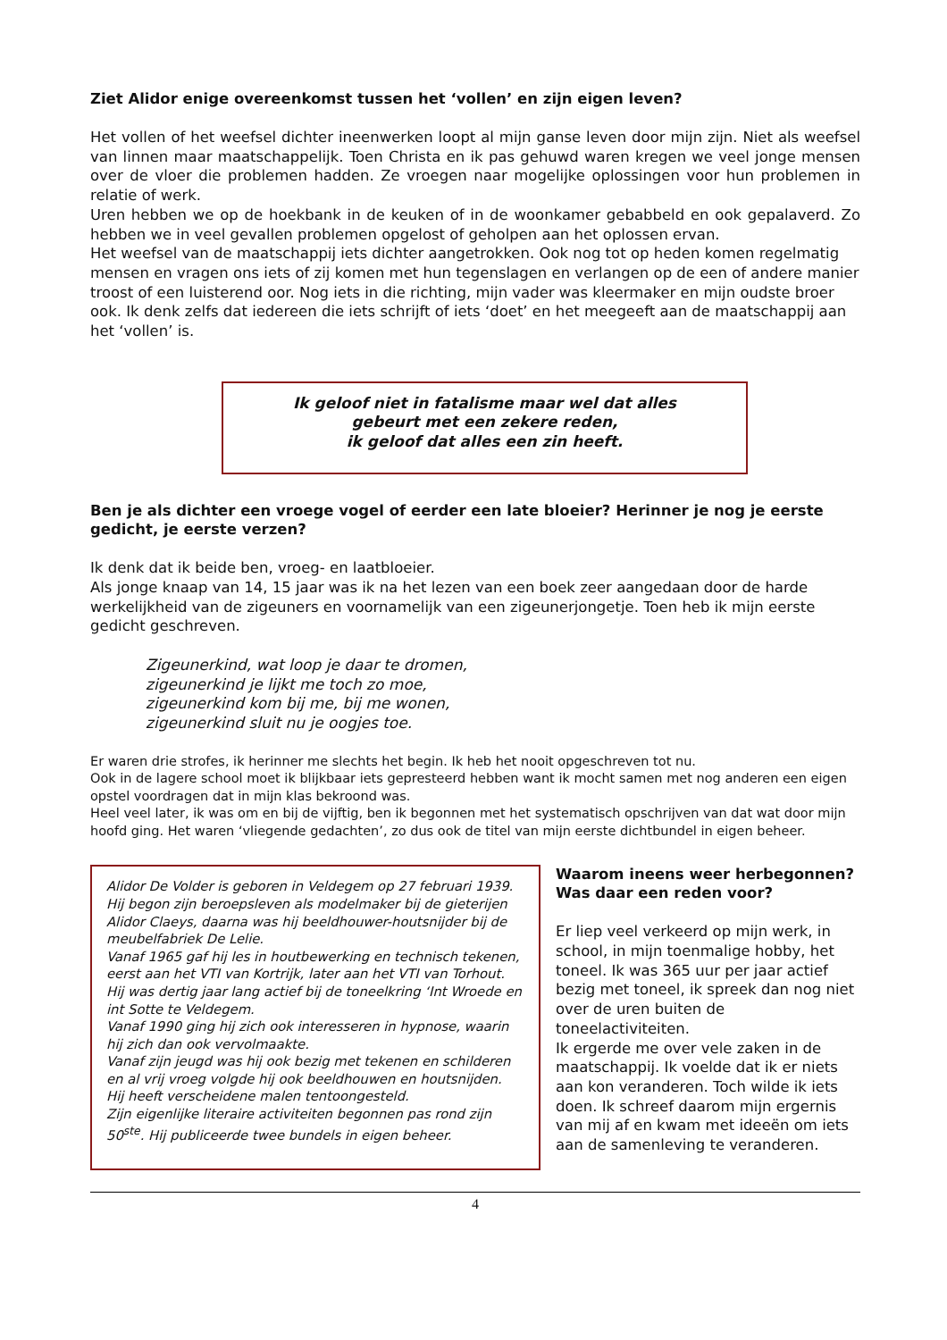Ziet Alidor enige overeenkomst tussen het ‘vollen’ en zijn eigen leven?
Het vollen of het weefsel dichter ineenwerken loopt al mijn ganse leven door mijn zijn. Niet als weefsel van linnen maar maatschappelijk. Toen Christa en ik pas gehuwd waren kregen we veel jonge mensen over de vloer die problemen hadden. Ze vroegen naar mogelijke oplossingen voor hun problemen in relatie of werk.
Uren hebben we op de hoekbank in de keuken of in de woonkamer gebabbeld en ook gepalaverd. Zo hebben we in veel gevallen problemen opgelost of geholpen aan het oplossen ervan.
Het weefsel van de maatschappij iets dichter aangetrokken. Ook nog tot op heden komen regelmatig mensen en vragen ons iets of zij komen met hun tegenslagen en verlangen op de een of andere manier troost of een luisterend oor. Nog iets in die richting, mijn vader was kleermaker en mijn oudste broer ook. Ik denk zelfs dat iedereen die iets schrijft of iets ‘doet’ en het meegeeft aan de maatschappij aan het ‘vollen’ is.
Ik geloof niet in fatalisme maar wel dat alles
gebeurt met een zekere reden,
ik geloof dat alles een zin heeft.
Ben je als dichter een vroege vogel of eerder een late bloeier? Herinner je nog je eerste gedicht, je eerste verzen?
Ik denk dat ik beide ben, vroeg- en laatbloeier.
Als jonge knaap van 14, 15 jaar was ik na het lezen van een boek zeer aangedaan door de harde werkelijkheid van de zigeuners en voornamelijk van een zigeunerjongetje. Toen heb ik mijn eerste gedicht geschreven.
Zigeunerkind, wat loop je daar te dromen,
zigeunerkind je lijkt me toch zo moe,
zigeunerkind kom bij me, bij me wonen,
zigeunerkind sluit nu je oogjes toe.
Er waren drie strofes, ik herinner me slechts het begin. Ik heb het nooit opgeschreven tot nu.
Ook in de lagere school moet ik blijkbaar iets gepresteerd hebben want ik mocht samen met nog anderen een eigen opstel voordragen dat in mijn klas bekroond was.
Heel veel later, ik was om en bij de vijftig, ben ik begonnen met het systematisch opschrijven van dat wat door mijn hoofd ging. Het waren ‘vliegende gedachten’, zo dus ook de titel van mijn eerste dichtbundel in eigen beheer.
Alidor De Volder is geboren in Veldegem op 27 februari 1939.
Hij begon zijn beroepsleven als modelmaker bij de gieterijen Alidor Claeys, daarna was hij beeldhouwer-houtsnijder bij de meubelfabriek De Lelie.
Vanaf 1965 gaf hij les in houtbewerking en technisch tekenen, eerst aan het VTI van Kortrijk, later aan het VTI van Torhout.
Hij was dertig jaar lang actief bij de toneelkring ‘Int Wroede en int Sotte te Veldegem.
Vanaf 1990 ging hij zich ook interesseren in hypnose, waarin hij zich dan ook vervolmaakte.
Vanaf zijn jeugd was hij ook bezig met tekenen en schilderen en al vrij vroeg volgde hij ook beeldhouwen en houtsnijden.
Hij heeft verscheidene malen tentoongesteld.
Zijn eigenlijke literaire activiteiten begonnen pas rond zijn 50<sup>ste</sup>. Hij publiceerde twee bundels in eigen beheer.
Waarom ineens weer herbegonnen? Was daar een reden voor?
Er liep veel verkeerd op mijn werk, in school, in mijn toenmalige hobby, het toneel. Ik was 365 uur per jaar actief bezig met toneel, ik spreek dan nog niet over de uren buiten de toneelactiviteiten.
Ik ergerde me over vele zaken in de maatschappij. Ik voelde dat ik er niets aan kon veranderen. Toch wilde ik iets doen. Ik schreef daarom mijn ergernis van mij af en kwam met ideeën om iets aan de samenleving te veranderen.
4